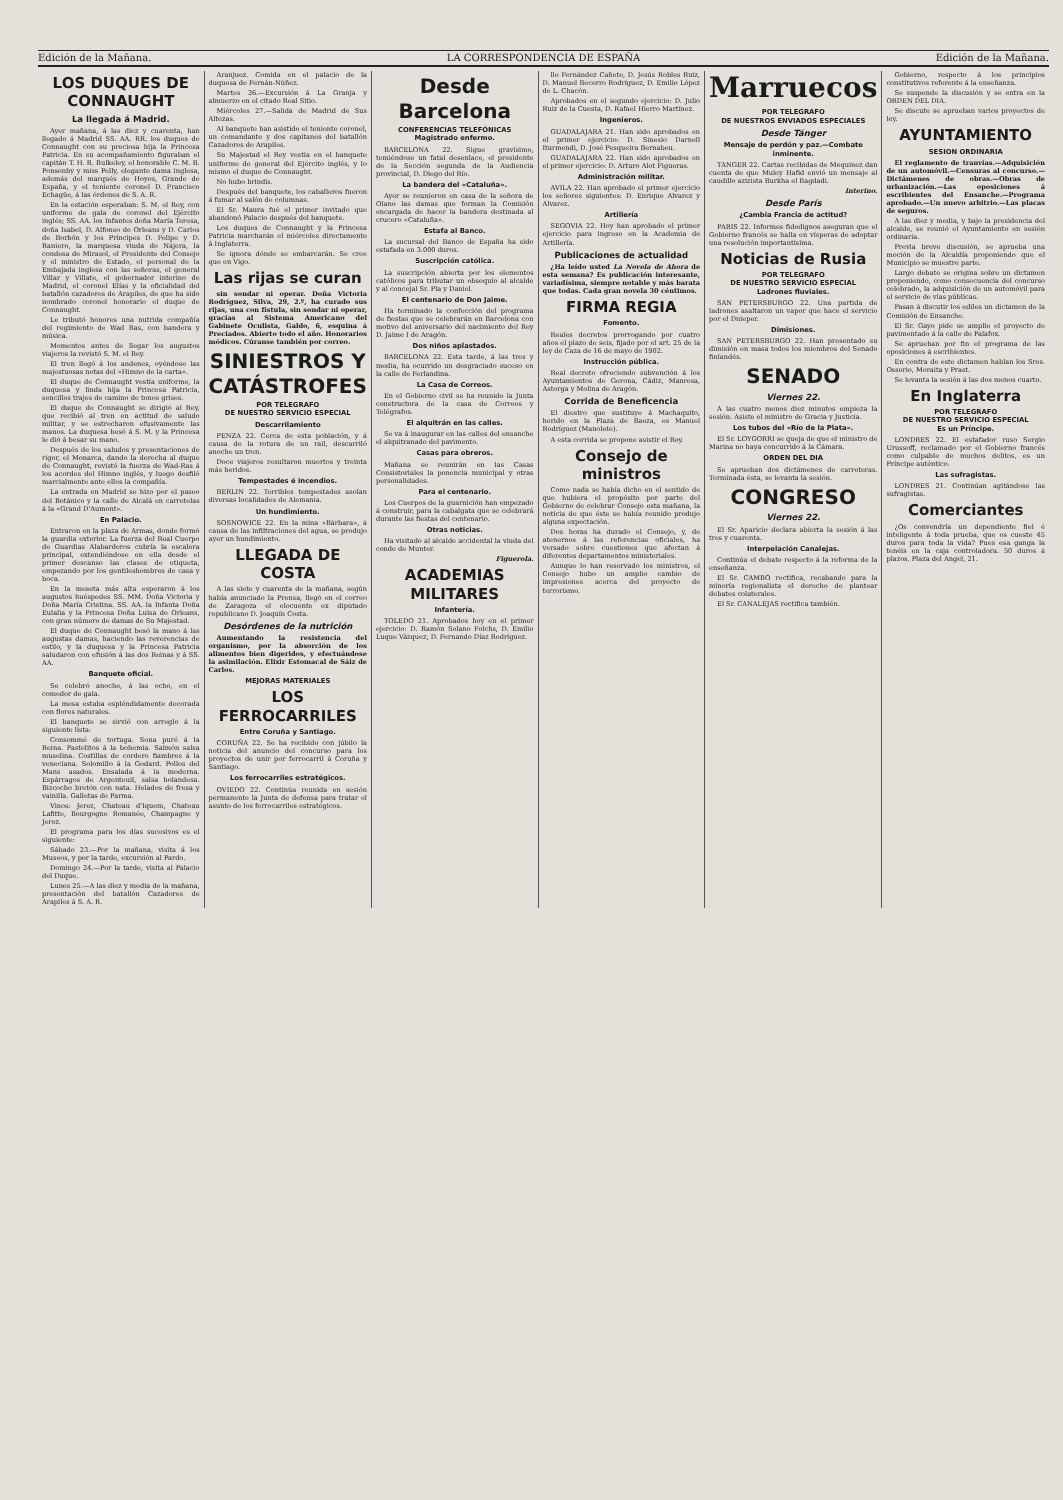Edición de la Mañana. LA CORRESPONDENCIA DE ESPAÑA Edición de la Mañana.
LOS DUQUES DE CONNAUGHT
La llegada á Madrid.
Ayer mañana, á las diez y cuarenta, han llegado á Madrid SS. AA. RR. los duques de Connaught con su preciosa hija la Princesa Patricia. En su acompañamiento figuraban el capitán T. H. R. Bulkeley, el honorable C. M. B. Ponsonby y miss Pelly, elegante dama inglesa, además del marqués de Hoyos, Grande de España, y el teniente coronel D. Francisco Echagüe, á las órdenes de S. A. R.
En la estación esperaban: S. M. el Rey, con uniforme de gala de coronel del Ejército inglés; SS. AA. los Infantes doña María Teresa, doña Isabel, D. Alfonso de Orleans y D. Carlos de Borbón y los Príncipes D. Felipe y D. Raniero, la marquesa viuda de Nájera, la condesa de Mirasol, el Presidente del Consejo y el ministro de Estado, el personal de la Embajada inglesa con las señoras, el general Villar y Villate, el gobernador interino de Madrid, el coronel Elías y la oficialidad del batallón cazadores de Arapiles, de que ha sido nombrado coronel honorario el duque de Connaught.
Le tributó honores una nutrida compañía del regimiento de Wad Ras, con bandera y música.
Momentos antes de llegar los augustos viajeros la revistó S. M. el Rey.
El tren llegó á los andenes, oyéndose las majestuosas notas del «Himno de la carta».
El duque de Connaught vestía uniforme, la duquesa y linda hija la Princesa Patricia, sencillos trajes de camino de tonos grises.
El duque de Connaught se dirigió al Rey, que recibió al tren en actitud de saludo militar, y se estrecharon efusivamente las manos. La duquesa besó á S. M. y la Princesa le dió á besar su mano.
Después de los saludos y presentaciones de rigor, el Monarca, dando la derecha al duque de Connaught, revistó la fuerza de Wad-Ras á los acordes del Himno inglés, y luego desfiló marcialmente ante ellos la compañía.
La entrada en Madrid se hizo por el paseo del Botánico y la calle de Alcalá en carretelas á la «Grand D'Aumont».
En Palacio.
Entraron en la plaza de Armas, donde formó la guardia exterior. La fuerza del Real Cuerpo de Guardias Alabarderos cubría la escalera principal, extendiéndose en ella desde el primer descanso las clases de etiqueta, empezando por los gentileshombres de casa y boca.
En la meseta más alta esperaron á los augustos huéspedes SS. MM. Doña Victoria y Doña María Cristina. SS. AA. la Infanta Doña Eulalia y la Princesa Doña Luisa de Orleans, con gran número de damas de Su Majestad.
El duque de Connaught besó la mano á las augustas damas, haciendo las reverencias de estilo, y la duquesa y la Princesa Patricia saludaron con efusión á las dos Reinas y á SS. AA.
Banquete oficial.
Se celebró anoche, á las ocho, en el comedor de gala.
La mesa estaba espléndidamente decorada con flores naturales.
El banquete se sirvió con arreglo á la siguiente lista:
Consommé de tortuga. Sona puré á la Reina. Pastelitos á la bohemia. Salmón salsa muselina. Costillas de cordero fiambres á la veneciana. Solomillo á la Godard. Pollos del Mans asados. Ensalada á la moderna. Espárragos de Argenteuil, salsa holandesa. Bizcocho bretón con nata. Helados de fresa y vainilla. Galletas de Parma.
Vinos: Jerez, Chateau d'Iquem, Chateau Lafitte, Bourgogne Romanée, Champagne y Jerez.
El programa para los días sucesivos es el siguiente:
Sábado 23.—Por la mañana, visita á los Museos, y por la tarde, excursión al Pardo.
Domingo 24.—Por la tarde, visita al Palacio del Duque.
Lunes 25.—A las diez y media de la mañana, presentación del batallón Cazadores de Arapiles á S. A. R.
Aranjuez. Comida en el palacio de la duquesa de Fernán-Núñez.
Martes 26.—Excursión á La Granja y almuerzo en el citado Real Sitio.
Miércoles 27.—Salida de Madrid de Sus Altezas.
Al banquete han asistido el teniente coronel, un comandante y dos capitanes del batallón Cazadores de Arapiles.
Su Majestad el Rey vestía en el banquete uniforme de general del Ejército inglés, y lo mismo el duque de Connaught.
No hubo brindis.
Después del banquete, los caballeros fueron á fumar al salón de columnas.
El Sr. Maura fué el primer invitado que abandonó Palacio después del banquete.
Los duques de Connaught y la Princesa Patricia marcharán el miércoles directamente á Inglaterra.
Se ignora dónde se embarcarán. Se cree que en Vigo.
Las rijas se curan
sin sondar ni operar. Doña Victoria Rodríguez, Silva, 29, 2.º, ha curado sus rijas, una con fístula, sin sondar ni operar, gracias al Sistema Americano del Gabinete Oculista, Galdo, 6, esquina á Preciados. Abierto todo el año. Honorarios módicos. Cúranse también por correo.
SINIESTROS Y CATÁSTROFES
POR TELEGRAFO
DE NUESTRO SERVICIO ESPECIAL
Descarrilamiento
PENZA 22. Cerca de esta población, y á causa de la rotura de un rail, descarriló anoche un tren.
Doce viajeros resultaron muertos y treinta más heridos.
Tempestades é incendios.
BERLIN 22. Terribles tempestades asolan diversas localidades de Alemania.
Un hundimiento.
SOSNOWICE 22. En la mina «Bárbara», á causa de las infiltraciones del agua, se produjo ayer un hundimiento.
LLEGADA DE COSTA
A las siete y cuarenta de la mañana, según había anunciado la Prensa, llegó en el correo de Zaragoza el elocuente ex diputado republicano D. Joaquín Costa.
Desórdenes de la nutrición
Aumentando la resistencia del organismo, por la absorción de los alimentos bien digeridos, y efectuándose la asimilación. Elixir Estomacal de Sáiz de Carlos.
MEJORAS MATERIALES
LOS FERROCARRILES
Entre Coruña y Santiago.
CORUÑA 22. Se ha recibido con júbilo la noticia del anuncio del concurso para los proyectos de unir por ferrocarril á Coruña y Santiago.
Los ferrocarriles estratégicos.
OVIEDO 22. Continúa reunida en sesión permanente la Junta de defensa para tratar el asunto de los ferrocarriles estratégicos.
Desde Barcelona
CONFERENCIAS TELEFÓNICAS
Magistrado enfermo.
BARCELONA 22. Sigue gravísimo, temiéndose un fatal desenlace, el presidente de la Sección segunda de la Audiencia provincial, D. Diego del Río.
La bandera del «Cataluña».
Ayer se reunieron en casa de la señora de Olano las damas que forman la Comisión encargada de hacer la bandera destinada al crucero «Cataluña».
Estafa al Banco.
La sucursal del Banco de España ha sido estafada en 3.000 duros.
Suscripción católica.
La suscripción abierta por los elementos católicos para tributar un obsequio al alcalde y al concejal Sr. Pla y Daniel.
El centenario de Don Jaime.
Ha terminado la confección del programa de fiestas que se celebrarán en Barcelona con motivo del aniversario del nacimiento del Rey D. Jaime I de Aragón.
Dos niños aplastados.
BARCELONA 22. Esta tarde, á las tres y media, ha ocurrido un desgraciado suceso en la calle de Ferlandina.
La Casa de Correos.
En el Gobierno civil se ha reunido la Junta constructora de la casa de Correos y Telégrafos.
El alquitrán en las calles.
Se va á inaugurar en las calles del ensanche el alquitranado del pavimento.
Casas para obreros.
Mañana se reunirán en las Casas Consistoriales la ponencia municipal y otras personalidades.
Para el centenario.
Los Cuerpos de la guarnición han empezado á construir, para la cabalgata que se celebrará durante las fiestas del centenario.
Otras noticias.
Ha visitado al alcalde accidental la viuda del conde de Munter.
Figuerola.
ACADEMIAS MILITARES
Infantería.
TOLEDO 21. Aprobados hoy en el primer ejercicio: D. Ramón Solano Folchs, D. Emilio Luque Vázquez, D. Fernando Díaz Rodríguez.
llo Fernández Cañete, D. Jesús Robles Ruiz, D. Manuel Becerro Rodríguez, D. Emilio López de L. Chacón.
Aprobados en el segundo ejercicio: D. Julio Ruiz de la Cuesta, D. Rafael Hierro Martínez.
Ingenieros.
GUADALAJARA 21. Han sido aprobados en el primer ejercicio: D. Sinesio Darnell Iturmendi, D. José Pesqueira Bernabeu.
GUADALAJARA 22. Han sido aprobados en el primer ejercicio: D. Arturo Alot Figueras.
Administración militar.
AVILA 22. Han aprobado el primer ejercicio los señores siguientes: D. Enrique Alvarez y Alvarez.
Artillería
SEGOVIA 22. Hoy han aprobado el primer ejercicio para ingreso en la Academia de Artillería.
Publicaciones de actualidad
¿Ha leído usted La Novela de Ahora de esta semana? Es publicación interesante, variadísima, siempre notable y más barata que todas. Cada gran novela 30 céntimos.
FIRMA REGIA
Fomento.
Reales decretos prorrogando por cuatro años el plazo de seis, fijado por el art. 25 de la ley de Caza de 16 de mayo de 1902.
Instrucción pública.
Real decreto ofreciendo subvención á los Ayuntamientos de Gerona, Cádiz, Manresa, Astorga y Molina de Aragón.
Corrida de Beneficencia
El diestro que sustituye á Machaquito, herido en la Plaza de Baeza, es Manuel Rodríguez (Manolete).
A esta corrida se propone asistir el Rey.
Consejo de ministros
Como nada se había dicho en el sentido de que hubiera el propósito por parte del Gobierno de celebrar Consejo esta mañana, la noticia de que éste se había reunido produjo alguna expectación.
Dos horas ha durado el Consejo, y, de atenernos á las referencias oficiales, ha versado sobre cuestiones que afectan á diferentes departamentos ministeriales.
Aunque lo han reservado los ministros, el Consejo hubo un amplio cambio de impresiones acerca del proyecto de terrorismo.
Marruecos
POR TELEGRAFO
DE NUESTROS ENVIADOS ESPECIALES
Desde Tánger
Mensaje de perdón y paz.—Combate inminente.
TANGER 22. Cartas recibidas de Mequinez dan cuenta de que Muley Hafid envió un mensaje al caudillo azizista Burkha el Bagdadi.
Interino.
Desde París
¿Cambia Francia de actitud?
PARIS 22. Informes fidedignos aseguran que el Gobierno francés se halla en vísperas de adoptar una resolución importantísima.
Noticias de Rusia
POR TELEGRAFO
DE NUESTRO SERVICIO ESPECIAL
Ladrones fluviales.
SAN PETERSBURGO 22. Una partida de ladrones asaltaron un vapor que hace el servicio por el Dnieper.
Dimisiones.
SAN PETERSBURGO 22. Han presentado su dimisión en masa todos los miembros del Senado finlandés.
SENADO
Viernes 22.
A las cuatro menos diez minutos empieza la sesión. Asiste el ministro de Gracia y Justicia.
Los tubos del «Río de la Plata».
El Sr. LOYGORRI se queja de que el ministro de Marina no haya concurrido á la Cámara.
ORDEN DEL DIA
Se aprueban dos dictámenes de carreteras. Terminada ésta, se levanta la sesión.
CONGRESO
Viernes 22.
El Sr. Aparicio declara abierta la sesión á las tres y cuarenta.
Interpelación Canalejas.
Continúa el debate respecto á la reforma de la enseñanza.
El Sr. CAMBÓ rectifica, recabando para la minoría regionalista el derecho de plantear debates colaterales.
El Sr. CANALEJAS rectifica también.
Gobierno, respecto á los principios constitutivos referente á la enseñanza.
Se suspende la discusión y se entra en la ORDEN DEL DIA.
Se discute se aprueban varios proyectos de ley.
AYUNTAMIENTO
SESION ORDINARIA
El reglamento de tranvías.—Adquisición de un automóvil.—Censuras al concurso.—Dictámenes de obras.—Obras de urbanización.—Las oposiciones á escribientes del Ensanche.—Programa aprobado.—Un nuevo arbitrio.—Las placas de seguros.
A las diez y media, y bajo la presidencia del alcalde, se reunió el Ayuntamiento en sesión ordinaria.
Previa breve discusión, se aprueba una moción de la Alcaldía proponiendo que el Municipio se muestre parte.
Largo debate se origina sobre un dictamen proponiendo, como consecuencia del concurso celebrado, la adquisición de un automóvil para el servicio de vías públicas.
Pasan á discutir los ediles un dictamen de la Comisión de Ensanche.
El Sr. Gayo pide se amplíe el proyecto de pavimentado á la calle de Palafox.
Se aprueban por fin el programa de las oposiciones á escribientes.
En contra de este dictamen hablan los Sres. Ossorio, Moraita y Prast.
Se levanta la sesión á las dos menos cuarto.
En Inglaterra
POR TELEGRAFO
DE NUESTRO SERVICIO ESPECIAL
Es un Príncipe.
LONDRES 22. El estafador ruso Sergio Urussoff, reclamado por el Gobierno francés como culpable de muchos delitos, es un Príncipe auténtico.
Las sufragistas.
LONDRES 21. Continúan agitándose las sufragistas.
Comerciantes
¿Os convendría un dependiente fiel é inteligente á toda prueba, que os cueste 45 duros para toda la vida? Pues esa ganga la tenéis en la caja controladora. 50 duros á plazos. Plaza del Angel, 21.